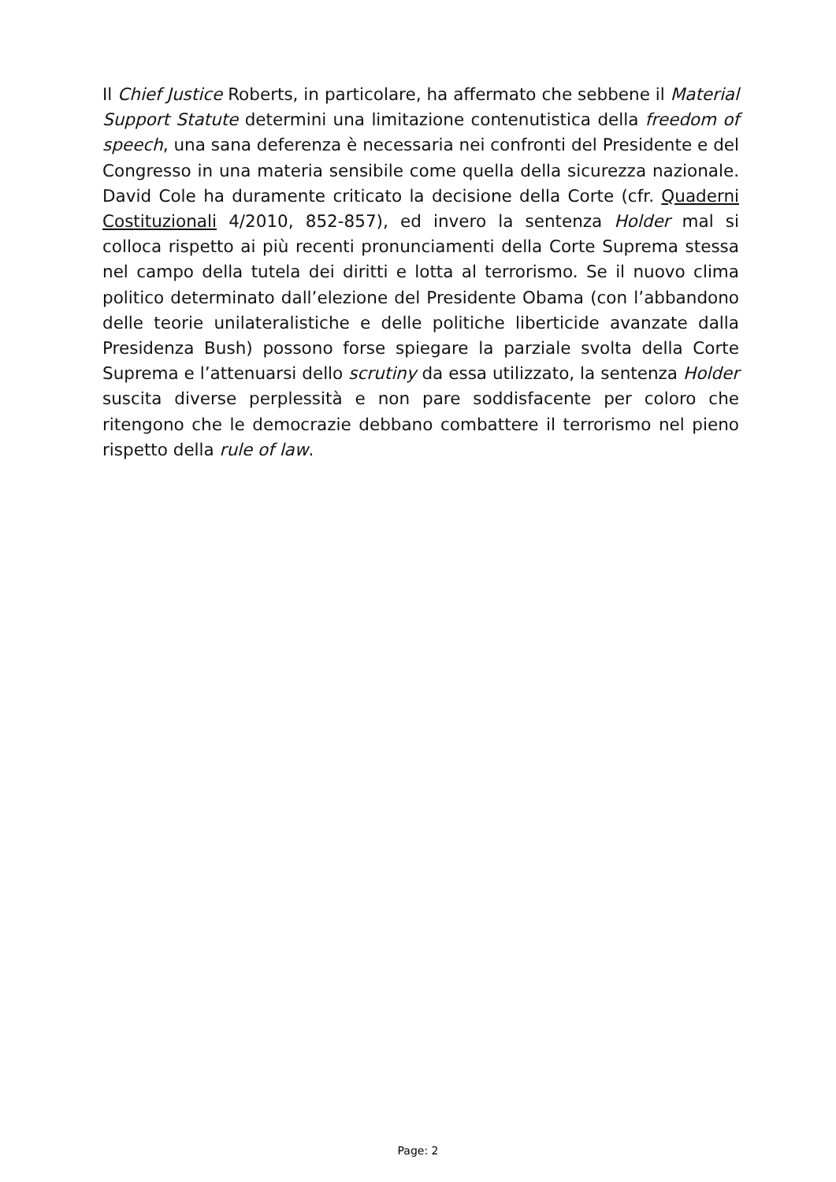Il Chief Justice Roberts, in particolare, ha affermato che sebbene il Material Support Statute determini una limitazione contenutistica della freedom of speech, una sana deferenza è necessaria nei confronti del Presidente e del Congresso in una materia sensibile come quella della sicurezza nazionale. David Cole ha duramente criticato la decisione della Corte (cfr. Quaderni Costituzionali 4/2010, 852-857), ed invero la sentenza Holder mal si colloca rispetto ai più recenti pronunciamenti della Corte Suprema stessa nel campo della tutela dei diritti e lotta al terrorismo. Se il nuovo clima politico determinato dall’elezione del Presidente Obama (con l’abbandono delle teorie unilateralistiche e delle politiche liberticide avanzate dalla Presidenza Bush) possono forse spiegare la parziale svolta della Corte Suprema e l’attenuarsi dello scrutiny da essa utilizzato, la sentenza Holder suscita diverse perplessità e non pare soddisfacente per coloro che ritengono che le democrazie debbano combattere il terrorismo nel pieno rispetto della rule of law.
Page: 2